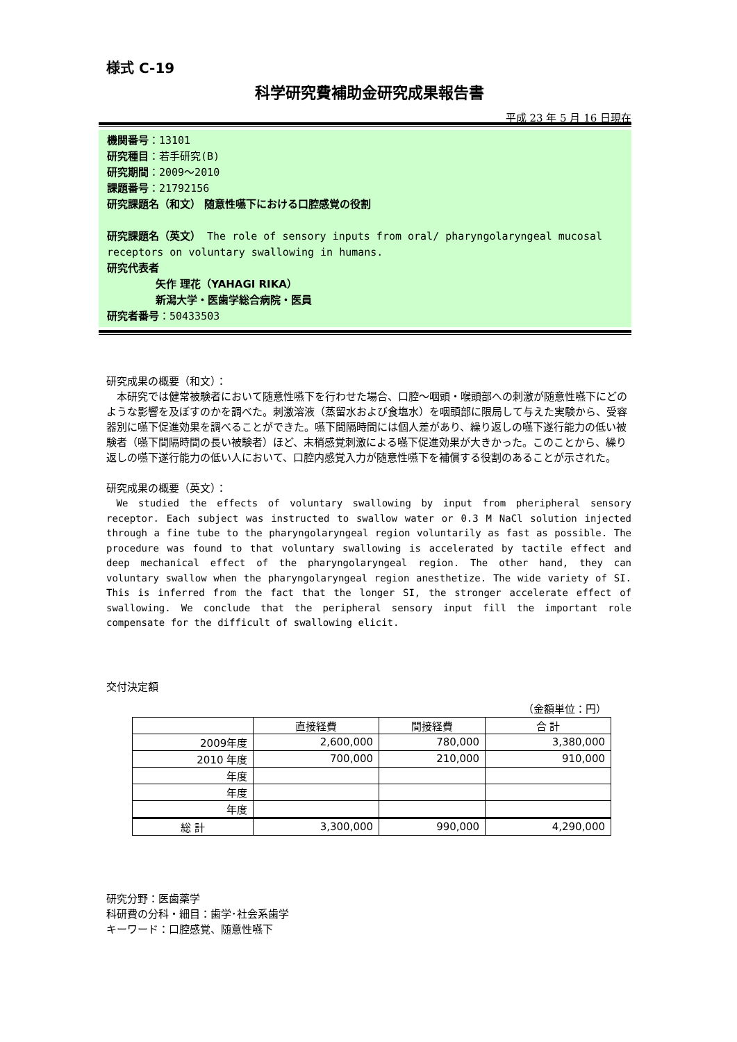様式 C-19
科学研究費補助金研究成果報告書
平成 23 年 5 月 16 日現在
機関番号：13101
研究種目：若手研究(B)
研究期間：2009～2010
課題番号：21792156
研究課題名（和文） 随意性嚥下における口腔感覚の役割
研究課題名（英文） The role of sensory inputs from oral/ pharyngolaryngeal mucosal receptors on voluntary swallowing in humans.
研究代表者
矢作 理花（YAHAGI RIKA）
新潟大学・医歯学総合病院・医員
研究者番号：50433503
研究成果の概要（和文）：
　本研究では健常被験者において随意性嚥下を行わせた場合、口腔～咽頭・喉頭部への刺激が随意性嚥下にどのような影響を及ぼすのかを調べた。刺激溶液（蒸留水および食塩水）を咽頭部に限局して与えた実験から、受容器別に嚥下促進効果を調べることができた。嚥下間隔時間には個人差があり、繰り返しの嚥下遂行能力の低い被験者（嚥下間隔時間の長い被験者）ほど、末梢感覚刺激による嚥下促進効果が大きかった。このことから、繰り返しの嚥下遂行能力の低い人において、口腔内感覚入力が随意性嚥下を補償する役割のあることが示された。
研究成果の概要（英文）：
We studied the effects of voluntary swallowing by input from pheripheral sensory receptor. Each subject was instructed to swallow water or 0.3 M NaCl solution injected through a fine tube to the pharyngolaryngeal region voluntarily as fast as possible. The procedure was found to that voluntary swallowing is accelerated by tactile effect and deep mechanical effect of the pharyngolaryngeal region. The other hand, they can voluntary swallow when the pharyngolaryngeal region anesthetize. The wide variety of SI. This is inferred from the fact that the longer SI, the stronger accelerate effect of swallowing. We conclude that the peripheral sensory input fill the important role compensate for the difficult of swallowing elicit.
交付決定額
（金額単位：円）
| | 直接経費 | 間接経費 | 合 計 |
| --- | --- | --- | --- |
| 2009年度 | 2,600,000 | 780,000 | 3,380,000 |
| 2010 年度 | 700,000 | 210,000 | 910,000 |
| 年度 | | | |
| 年度 | | | |
| 年度 | | | |
| 総 計 | 3,300,000 | 990,000 | 4,290,000 |
研究分野：医歯薬学
科研費の分科・細目：歯学･社会系歯学
キーワード：口腔感覚、随意性嚥下